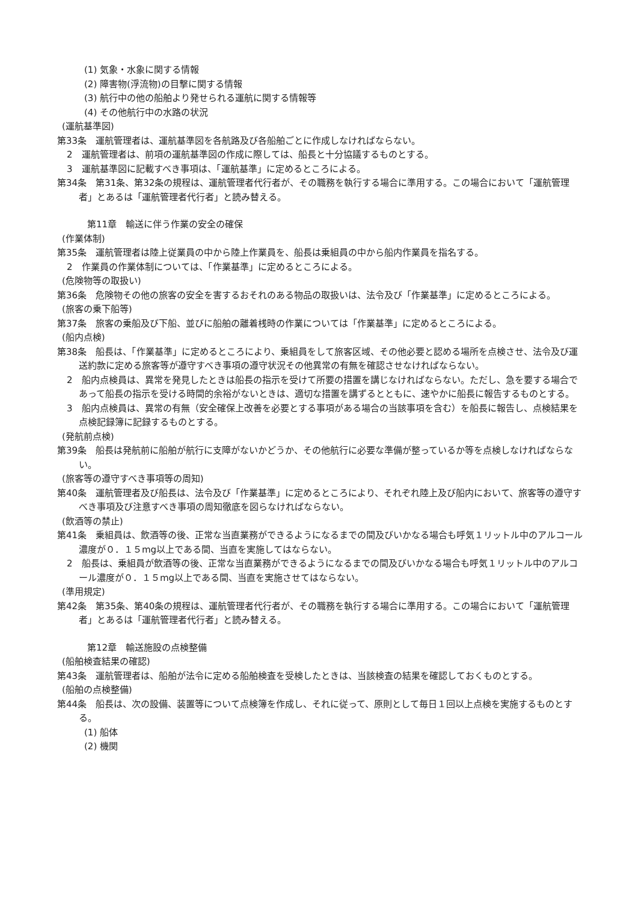(1) 気象・水象に関する情報
(2) 障害物(浮流物)の目撃に関する情報
(3) 航行中の他の船舶より発せられる運航に関する情報等
(4) その他航行中の水路の状況
(運航基準図)
第33条　運航管理者は、運航基準図を各航路及び各船舶ごとに作成しなければならない。
2　運航管理者は、前項の運航基準図の作成に際しては、船長と十分協議するものとする。
3　運航基準図に記載すべき事項は、「運航基準」に定めるところによる。
第34条　第31条、第32条の規程は、運航管理者代行者が、その職務を執行する場合に準用する。この場合において「運航管理者」とあるは「運航管理者代行者」と読み替える。
第11章　輸送に伴う作業の安全の確保
(作業体制)
第35条　運航管理者は陸上従業員の中から陸上作業員を、船長は乗組員の中から船内作業員を指名する。
2　作業員の作業体制については、「作業基準」に定めるところによる。
(危険物等の取扱い)
第36条　危険物その他の旅客の安全を害するおそれのある物品の取扱いは、法令及び「作業基準」に定めるところによる。
(旅客の乗下船等)
第37条　旅客の乗船及び下船、並びに船舶の離着桟時の作業については「作業基準」に定めるところによる。
(船内点検)
第38条　船長は、「作業基準」に定めるところにより、乗組員をして旅客区域、その他必要と認める場所を点検させ、法令及び運送約款に定める旅客等が遵守すべき事項の遵守状況その他異常の有無を確認させなければならない。
2　船内点検員は、異常を発見したときは船長の指示を受けて所要の措置を講じなければならない。ただし、急を要する場合であって船長の指示を受ける時間的余裕がないときは、適切な措置を講ずるとともに、速やかに船長に報告するものとする。
3　船内点検員は、異常の有無（安全確保上改善を必要とする事項がある場合の当該事項を含む）を船長に報告し、点検結果を点検記録簿に記録するものとする。
(発航前点検)
第39条　船長は発航前に船舶が航行に支障がないかどうか、その他航行に必要な準備が整っているか等を点検しなければならない。
(旅客等の遵守すべき事項等の周知)
第40条　運航管理者及び船長は、法令及び「作業基準」に定めるところにより、それぞれ陸上及び船内において、旅客等の遵守すべき事項及び注意すべき事項の周知徹底を図らなければならない。
(飲酒等の禁止)
第41条　乗組員は、飲酒等の後、正常な当直業務ができるようになるまでの間及びいかなる場合も呼気１リットル中のアルコール濃度が０．１５mg以上である間、当直を実施してはならない。
2　船長は、乗組員が飲酒等の後、正常な当直業務ができるようになるまでの間及びいかなる場合も呼気１リットル中のアルコール濃度が０．１５mg以上である間、当直を実施させてはならない。
(準用規定)
第42条　第35条、第40条の規程は、運航管理者代行者が、その職務を執行する場合に準用する。この場合において「運航管理者」とあるは「運航管理者代行者」と読み替える。
第12章　輸送施設の点検整備
(船舶検査結果の確認)
第43条　運航管理者は、船舶が法令に定める船舶検査を受検したときは、当該検査の結果を確認しておくものとする。
(船舶の点検整備)
第44条　船長は、次の設備、装置等について点検簿を作成し、それに従って、原則として毎日１回以上点検を実施するものとする。
(1) 船体
(2) 機関